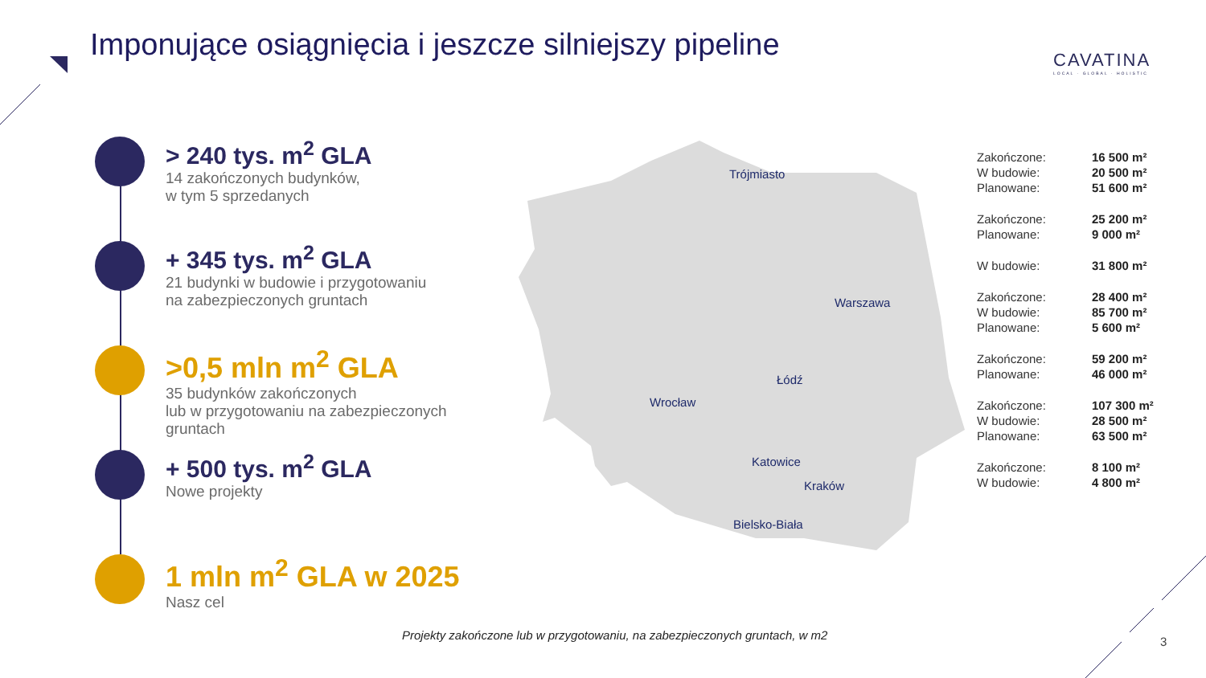Imponujące osiągnięcia i jeszcze silniejszy pipeline
CAVATINA
LOCAL · GLOBAL · HOLISTIC
> 240 tys. m<sup>2</sup> GLA
14 zakończonych budynków,
w tym 5 sprzedanych
+ 345 tys. m<sup>2</sup> GLA
21 budynki w budowie i przygotowaniu
na zabezpieczonych gruntach
>0,5 mln m<sup>2</sup> GLA
35 budynków zakończonych
lub w przygotowaniu na zabezpieczonych
gruntach
+ 500 tys. m<sup>2</sup> GLA
Nowe projekty
1 mln m<sup>2</sup> GLA w 2025
Nasz cel
Trójmiasto
Warszawa
Łódź
Wrocław
Katowice
Kraków
Bielsko-Biała
| Zakończone: | 16 500 m² |
| W budowie: | 20 500 m² |
| Planowane: | 51 600 m² |
| Zakończone: | 25 200 m² |
| Planowane: | 9 000 m² |
| W budowie: | 31 800 m² |
| Zakończone: | 28 400 m² |
| W budowie: | 85 700 m² |
| Planowane: | 5 600 m² |
| Zakończone: | 59 200 m² |
| Planowane: | 46 000 m² |
| Zakończone: | 107 300 m² |
| W budowie: | 28 500 m² |
| Planowane: | 63 500 m² |
| Zakończone: | 8 100 m² |
| W budowie: | 4 800 m² |
Projekty zakończone lub w przygotowaniu, na zabezpieczonych gruntach, w m2
3